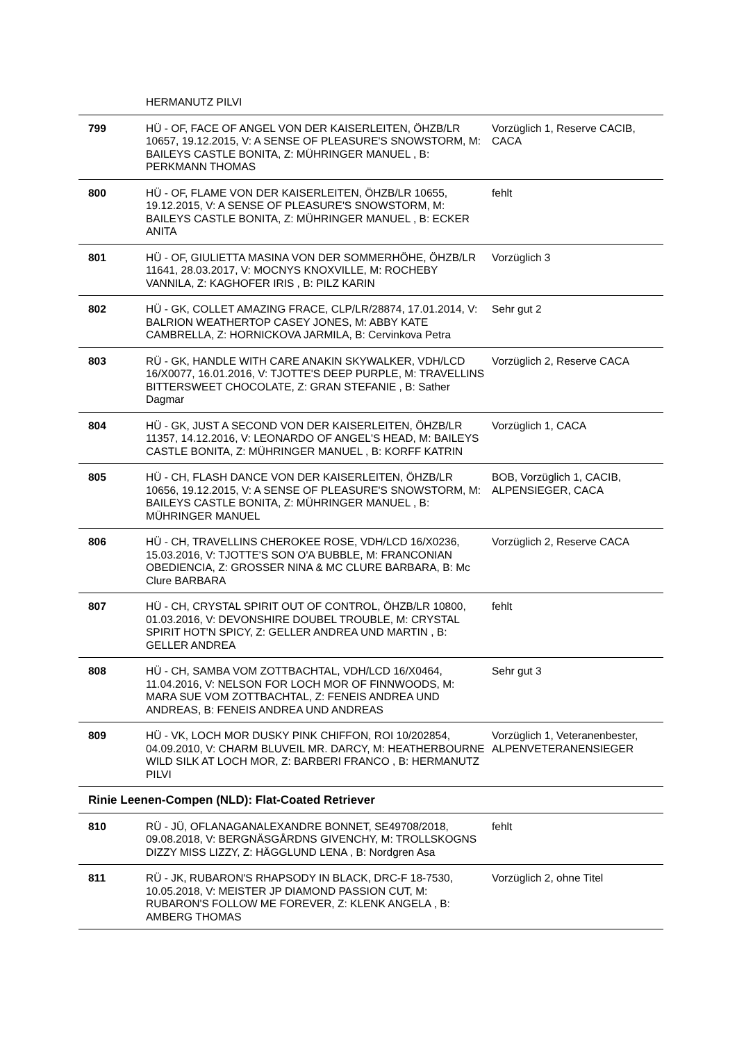| | HERMANUTZ PILVI | |
| 799 | HÜ - OF, FACE OF ANGEL VON DER KAISERLEITEN, ÖHZB/LR 10657, 19.12.2015, V: A SENSE OF PLEASURE'S SNOWSTORM, M: BAILEYS CASTLE BONITA, Z: MÜHRINGER MANUEL , B: PERKMANN THOMAS | Vorzüglich 1, Reserve CACIB, CACA |
| 800 | HÜ - OF, FLAME VON DER KAISERLEITEN, ÖHZB/LR 10655, 19.12.2015, V: A SENSE OF PLEASURE'S SNOWSTORM, M: BAILEYS CASTLE BONITA, Z: MÜHRINGER MANUEL , B: ECKER ANITA | fehlt |
| 801 | HÜ - OF, GIULIETTA MASINA VON DER SOMMERHÖHE, ÖHZB/LR 11641, 28.03.2017, V: MOCNYS KNOXVILLE, M: ROCHEBY VANNILA, Z: KAGHOFER IRIS , B: PILZ KARIN | Vorzüglich 3 |
| 802 | HÜ - GK, COLLET AMAZING FRACE, CLP/LR/28874, 17.01.2014, V: BALRION WEATHERTOP CASEY JONES, M: ABBY KATE CAMBRELLA, Z: HORNICKOVA JARMILA, B: Cervinkova Petra | Sehr gut 2 |
| 803 | RÜ - GK, HANDLE WITH CARE ANAKIN SKYWALKER, VDH/LCD 16/X0077, 16.01.2016, V: TJOTTE'S DEEP PURPLE, M: TRAVELLINS BITTERSWEET CHOCOLATE, Z: GRAN STEFANIE , B: Sather Dagmar | Vorzüglich 2, Reserve CACA |
| 804 | HÜ - GK, JUST A SECOND VON DER KAISERLEITEN, ÖHZB/LR 11357, 14.12.2016, V: LEONARDO OF ANGEL'S HEAD, M: BAILEYS CASTLE BONITA, Z: MÜHRINGER MANUEL , B: KORFF KATRIN | Vorzüglich 1, CACA |
| 805 | HÜ - CH, FLASH DANCE VON DER KAISERLEITEN, ÖHZB/LR 10656, 19.12.2015, V: A SENSE OF PLEASURE'S SNOWSTORM, M: BAILEYS CASTLE BONITA, Z: MÜHRINGER MANUEL , B: MÜHRINGER MANUEL | BOB, Vorzüglich 1, CACIB, ALPENSIEGER, CACA |
| 806 | HÜ - CH, TRAVELLINS CHEROKEE ROSE, VDH/LCD 16/X0236, 15.03.2016, V: TJOTTE'S SON O'A BUBBLE, M: FRANCONIAN OBEDIENCIA, Z: GROSSER NINA & MC CLURE BARBARA, B: Mc Clure BARBARA | Vorzüglich 2, Reserve CACA |
| 807 | HÜ - CH, CRYSTAL SPIRIT OUT OF CONTROL, ÖHZB/LR 10800, 01.03.2016, V: DEVONSHIRE DOUBEL TROUBLE, M: CRYSTAL SPIRIT HOT'N SPICY, Z: GELLER ANDREA UND MARTIN , B: GELLER ANDREA | fehlt |
| 808 | HÜ - CH, SAMBA VOM ZOTTBACHTAL, VDH/LCD 16/X0464, 11.04.2016, V: NELSON FOR LOCH MOR OF FINNWOODS, M: MARA SUE VOM ZOTTBACHTAL, Z: FENEIS ANDREA UND ANDREAS, B: FENEIS ANDREA UND ANDREAS | Sehr gut 3 |
| 809 | HÜ - VK, LOCH MOR DUSKY PINK CHIFFON, ROI 10/202854, 04.09.2010, V: CHARM BLUVEIL MR. DARCY, M: HEATHERBOURNE WILD SILK AT LOCH MOR, Z: BARBERI FRANCO , B: HERMANUTZ PILVI | Vorzüglich 1, Veteranenbester, ALPENVETERANENSIEGER |
| Rinie Leenen-Compen (NLD): Flat-Coated Retriever | | |
| 810 | RÜ - JÜ, OFLANAGANALEXANDRE BONNET, SE49708/2018, 09.08.2018, V: BERGNÄSGÅRDNS GIVENCHY, M: TROLLSKOGNS DIZZY MISS LIZZY, Z: HÄGGLUND LENA , B: Nordgren Asa | fehlt |
| 811 | RÜ - JK, RUBARON'S RHAPSODY IN BLACK, DRC-F 18-7530, 10.05.2018, V: MEISTER JP DIAMOND PASSION CUT, M: RUBARON'S FOLLOW ME FOREVER, Z: KLENK ANGELA , B: AMBERG THOMAS | Vorzüglich 2, ohne Titel |